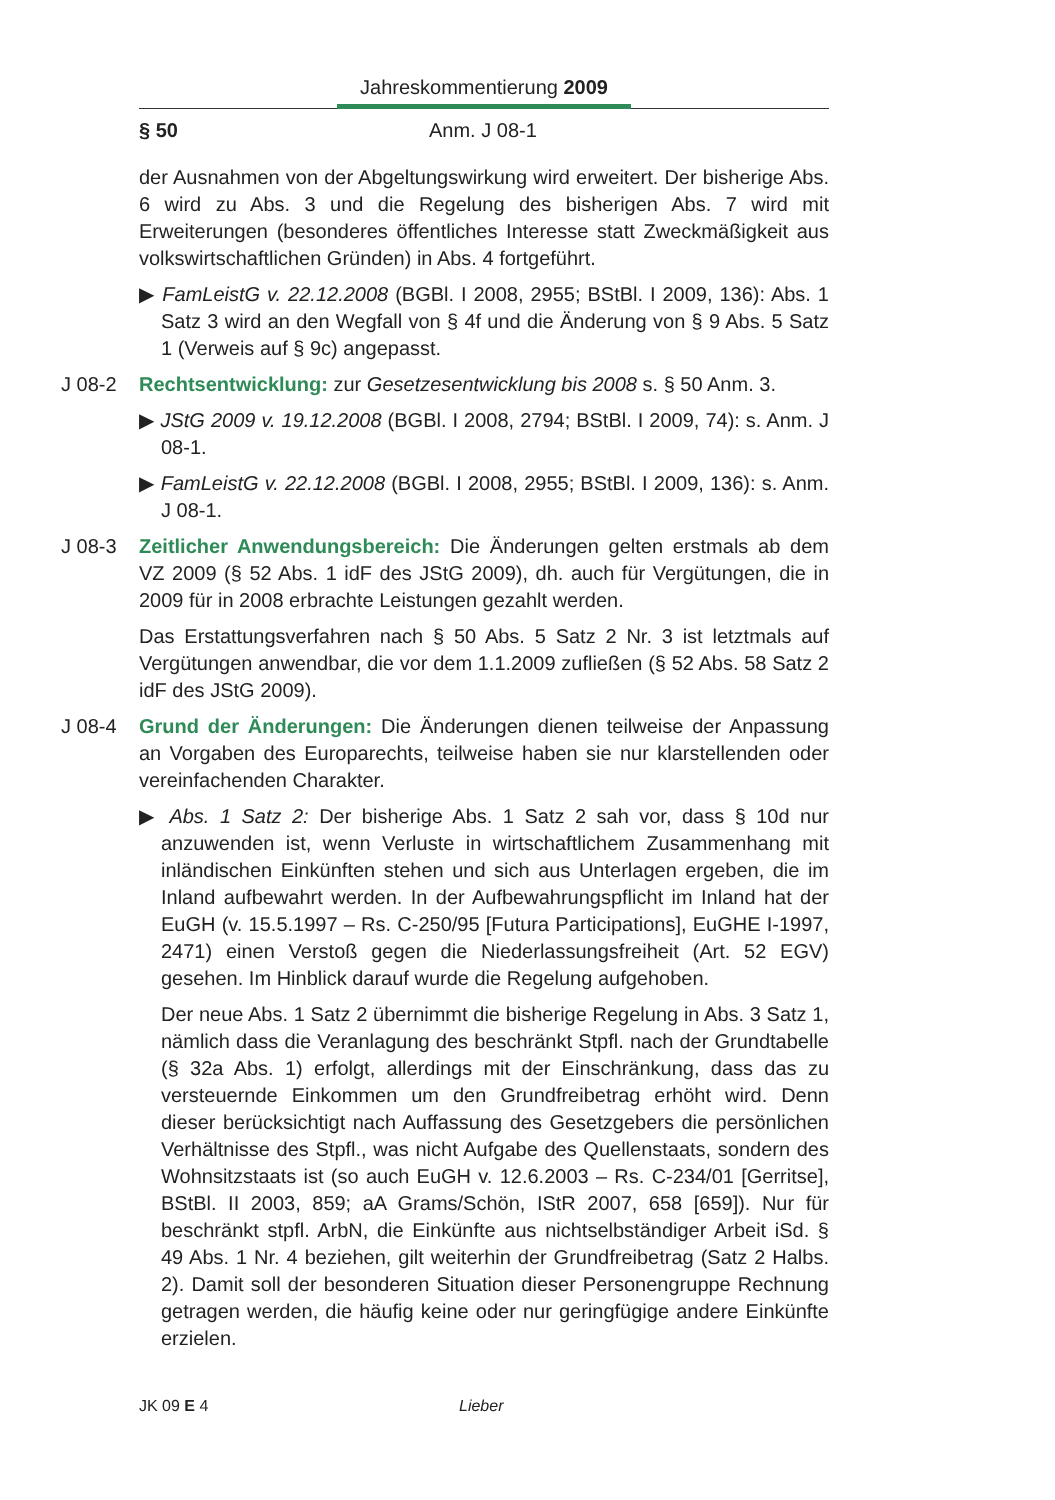Jahreskommentierung 2009
§ 50 Anm. J 08-1
der Ausnahmen von der Abgeltungswirkung wird erweitert. Der bisherige Abs. 6 wird zu Abs. 3 und die Regelung des bisherigen Abs. 7 wird mit Erweiterungen (besonderes öffentliches Interesse statt Zweckmäßigkeit aus volkswirtschaftlichen Gründen) in Abs. 4 fortgeführt.
▶ FamLeistG v. 22.12.2008 (BGBl. I 2008, 2955; BStBl. I 2009, 136): Abs. 1 Satz 3 wird an den Wegfall von § 4f und die Änderung von § 9 Abs. 5 Satz 1 (Verweis auf § 9c) angepasst.
J 08-2
Rechtsentwicklung: zur Gesetzesentwicklung bis 2008 s. § 50 Anm. 3.
▶ JStG 2009 v. 19.12.2008 (BGBl. I 2008, 2794; BStBl. I 2009, 74): s. Anm. J 08-1.
▶ FamLeistG v. 22.12.2008 (BGBl. I 2008, 2955; BStBl. I 2009, 136): s. Anm. J 08-1.
J 08-3
Zeitlicher Anwendungsbereich: Die Änderungen gelten erstmals ab dem VZ 2009 (§ 52 Abs. 1 idF des JStG 2009), dh. auch für Vergütungen, die in 2009 für in 2008 erbrachte Leistungen gezahlt werden.
Das Erstattungsverfahren nach § 50 Abs. 5 Satz 2 Nr. 3 ist letztmals auf Vergütungen anwendbar, die vor dem 1.1.2009 zufließen (§ 52 Abs. 58 Satz 2 idF des JStG 2009).
J 08-4
Grund der Änderungen: Die Änderungen dienen teilweise der Anpassung an Vorgaben des Europarechts, teilweise haben sie nur klarstellenden oder vereinfachenden Charakter.
▶ Abs. 1 Satz 2: Der bisherige Abs. 1 Satz 2 sah vor, dass § 10d nur anzuwenden ist, wenn Verluste in wirtschaftlichem Zusammenhang mit inländischen Einkünften stehen und sich aus Unterlagen ergeben, die im Inland aufbewahrt werden. In der Aufbewahrungspflicht im Inland hat der EuGH (v. 15.5.1997 – Rs. C-250/95 [Futura Participations], EuGHE I-1997, 2471) einen Verstoß gegen die Niederlassungsfreiheit (Art. 52 EGV) gesehen. Im Hinblick darauf wurde die Regelung aufgehoben.
Der neue Abs. 1 Satz 2 übernimmt die bisherige Regelung in Abs. 3 Satz 1, nämlich dass die Veranlagung des beschränkt Stpfl. nach der Grundtabelle (§ 32a Abs. 1) erfolgt, allerdings mit der Einschränkung, dass das zu versteuernde Einkommen um den Grundfreibetrag erhöht wird. Denn dieser berücksichtigt nach Auffassung des Gesetzgebers die persönlichen Verhältnisse des Stpfl., was nicht Aufgabe des Quellenstaats, sondern des Wohnsitzstaats ist (so auch EuGH v. 12.6.2003 – Rs. C-234/01 [Gerritse], BStBl. II 2003, 859; aA Grams/Schön, IStR 2007, 658 [659]). Nur für beschränkt stpfl. ArbN, die Einkünfte aus nichtselbständiger Arbeit iSd. § 49 Abs. 1 Nr. 4 beziehen, gilt weiterhin der Grundfreibetrag (Satz 2 Halbs. 2). Damit soll der besonderen Situation dieser Personengruppe Rechnung getragen werden, die häufig keine oder nur geringfügige andere Einkünfte erzielen.
JK 09 E 4 Lieber